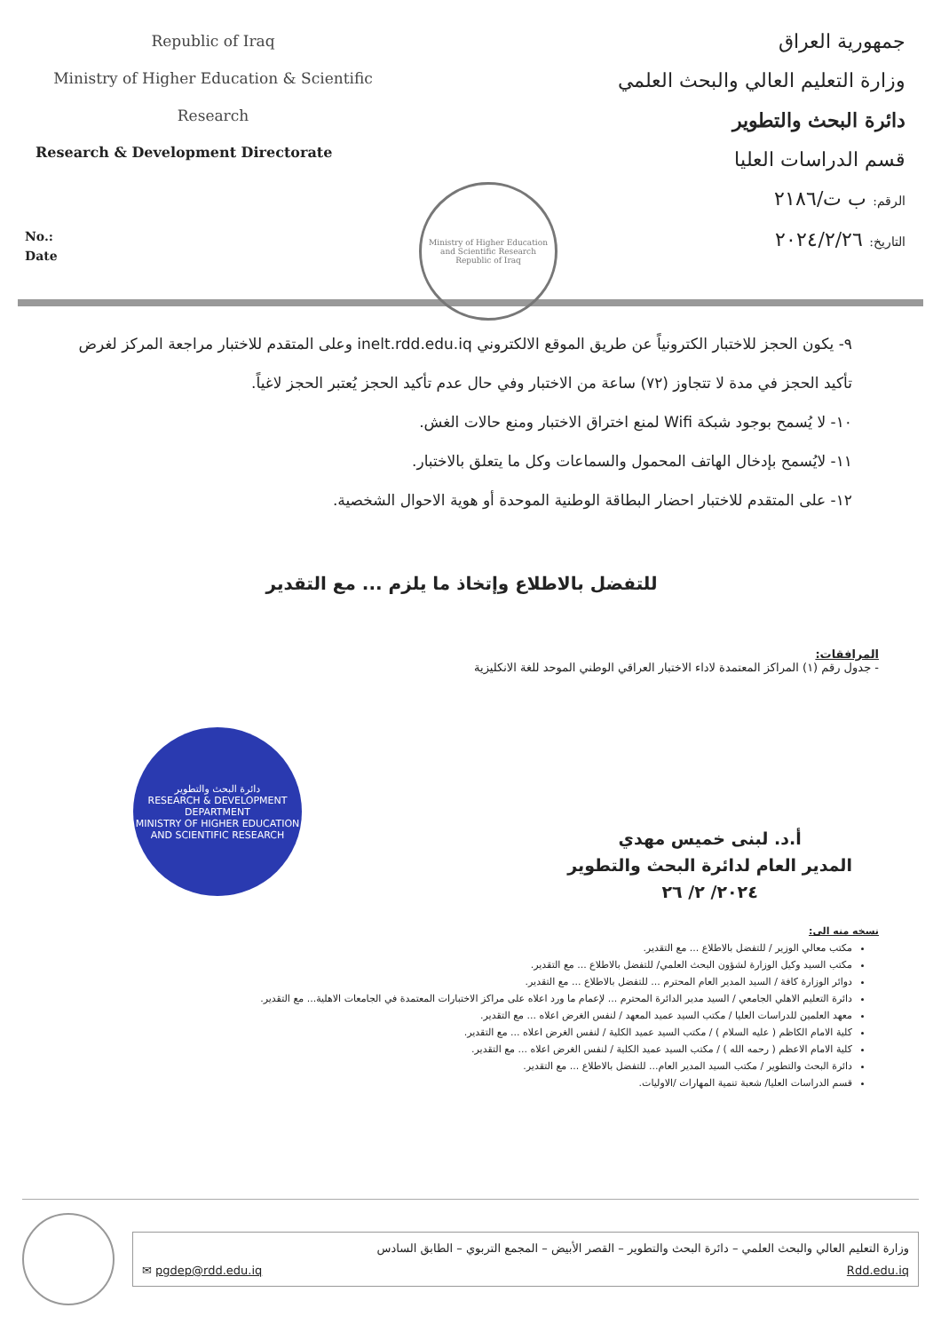Republic of Iraq
Ministry of Higher Education & Scientific
Research
Research & Development Directorate
Ministry of Higher Education and Scientific Research
Republic of Iraq
جمهورية العراق
وزارة التعليم العالي والبحث العلمي
دائرة البحث والتطوير
قسم الدراسات العليا
الرقم: ب ت/٢١٨٦
التاريخ: ٢٠٢٤/٢/٢٦
No.:
Date
٩- يكون الحجز للاختبار الكترونياً عن طريق الموقع الالكتروني inelt.rdd.edu.iq وعلى المتقدم للاختبار مراجعة المركز لغرض تأكيد الحجز في مدة لا تتجاوز (٧٢) ساعة من الاختبار وفي حال عدم تأكيد الحجز يُعتبر الحجز لاغياً.
١٠- لا يُسمح بوجود شبكة Wifi لمنع اختراق الاختبار ومنع حالات الغش.
١١- لايُسمح بإدخال الهاتف المحمول والسماعات وكل ما يتعلق بالاختبار.
١٢- على المتقدم للاختبار احضار البطاقة الوطنية الموحدة أو هوية الاحوال الشخصية.
للتفضل بالاطلاع وإتخاذ ما يلزم ... مع التقدير
المرافقات:
- جدول رقم (١) المراكز المعتمدة لاداء الاختبار العراقي الوطني الموحد للغة الانكليزية
دائرة البحث والتطوير
RESEARCH & DEVELOPMENT DEPARTMENT
MINISTRY OF HIGHER EDUCATION AND SCIENTIFIC RESEARCH
أ.د. لبنى خميس مهدي
المدير العام لدائرة البحث والتطوير
٢٠٢٤/ ٢/ ٢٦
نسخه منه الى:
مكتب معالي الوزير / للتفضل بالاطلاع ... مع التقدير.
مكتب السيد وكيل الوزارة لشؤون البحث العلمي/ للتفضل بالاطلاع ... مع التقدير.
دوائر الوزارة كافة / السيد المدير العام المحترم ... للتفضل بالاطلاع ... مع التقدير.
دائرة التعليم الاهلي الجامعي / السيد مدير الدائرة المحترم ... لإعمام ما ورد اعلاه على مراكز الاختبارات المعتمدة في الجامعات الاهلية... مع التقدير.
معهد العلمين للدراسات العليا / مكتب السيد عميد المعهد / لنفس الغرض اعلاه ... مع التقدير.
كلية الامام الكاظم ( عليه السلام ) / مكتب السيد عميد الكلية / لنفس الغرض اعلاه ... مع التقدير.
كلية الامام الاعظم ( رحمه الله ) / مكتب السيد عميد الكلية / لنفس الغرض اعلاه ... مع التقدير.
دائرة البحث والتطوير / مكتب السيد المدير العام... للتفضل بالاطلاع ... مع التقدير.
قسم الدراسات العليا/ شعبة تنمية المهارات /الاوليات.
وزارة التعليم العالي والبحث العلمي – دائرة البحث والتطوير – القصر الأبيض – المجمع التربوي – الطابق السادس
Rdd.edu.iq ✉ pgdep@rdd.edu.iq